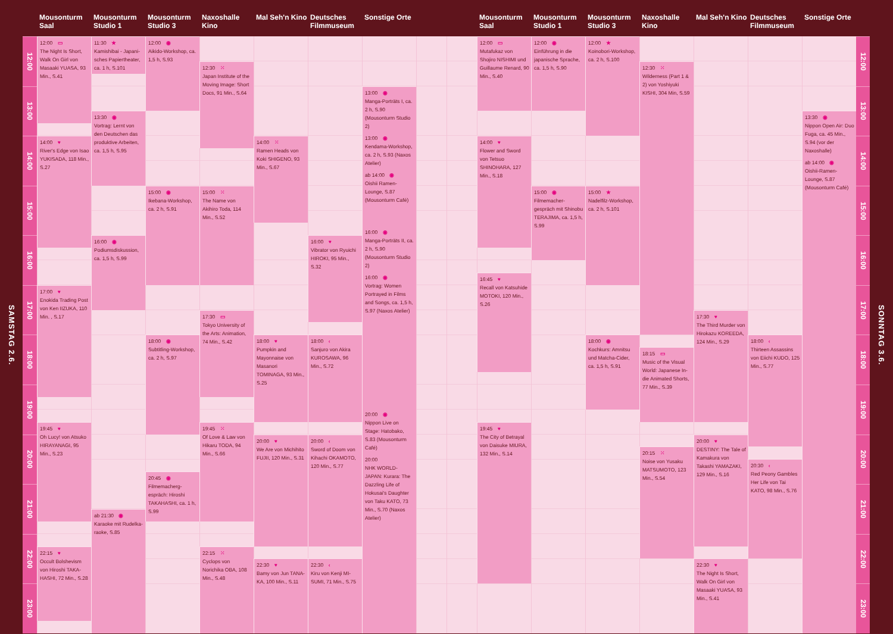Mousonturm Saal
Mousonturm Studio 1
Mousonturm Studio 3
Naxoshalle Kino
Mal Seh'n Kino
Deutsches Filmmuseum
Sonstige Orte
Mousonturm Saal
Mousonturm Studio 1
Mousonturm Studio 3
Naxoshalle Kino
Mal Seh'n Kino
Deutsches Filmmuseum
Sonstige Orte
SAMSTAG 2.6.
SONNTAG 3.6.
12:00
13:00
14:00
15:00
16:00
17:00
18:00
19:00
20:00
21:00
22:00
23:00
12:00
13:00
14:00
15:00
16:00
17:00
18:00
19:00
20:00
21:00
22:00
23:00
12:00 ▭
The Night Is Short, Walk On Girl von Masaaki YUASA, 93 Min., S.41
14:00 ♥
River's Edge von Isao YUKISADA, 118 Min., S.27
17:00 ♥
Enokida Trading Post von Ken IIZUKA, 110 Min. , S.17
19:45 ♥
Oh Lucy! von Atsuko HIRAYANAGI, 95 Min., S.23
22:15 ♥
Occult Bolshevism von Hiroshi TAKA-HASHI, 72 Min., S.28
11:30 ★
Kamishibai - Japani-sches Papiertheater, ca. 1 h, S.101
13:30 ◉
Vortrag: Lernt von den Deutschen das produktive Arbeiten, ca. 1,5 h, S.95
16:00 ◉
Podiumsdiskussion, ca. 1,5 h, S.99
ab 21:30 ◉
Karaoke mit Rudelka-raoke, S.85
12:00 ◉
Aikido-Workshop, ca. 1,5 h, S.93
15:00 ◉
Ikebana-Workshop, ca. 2 h, S.91
18:00 ◉
Subtitling-Workshop, ca. 2 h, S.97
20:45 ◉
Filmemacherg-espräch: Hiroshi TAKAHASHI, ca. 1 h, S.99
12:30 ⁙
Japan Institute of the Moving Image: Short Docs, 91 Min., S.64
15:00 ⁙
The Name von Akihiro Toda, 114 Min., S.52
17:30 ▭
Tokyo University of the Arts: Animation, 74 Min., S.42
19:45 ⁙
Of Love & Law von Hikaru TODA, 94 Min., S.66
22:15 ⁙
Cyclops von Norichika OBA, 108 Min., S.48
14:00 ⁙
Ramen Heads von Koki SHIGENO, 93 Min., S.67
18:00 ♥
Pumpkin and Mayonnaise von Masanori TOMINAGA, 93 Min., S.25
20:00 ♥
We Are von Michihito FUJII, 120 Min., S.31
22:30 ♥
Bamy von Jun TANA-KA, 100 Min., S.11
16:00 ♥
Vibrator von Ryuichi HIROKI, 95 Min., S.32
18:00 ‹
Sanjuro von Akira KUROSAWA, 96 Min., S.72
20:00 ‹
Sword of Doom von Kihachi OKAMOTO, 120 Min., S.77
22:30 ‹
Kiru von Kenji MI-SUMI, 71 Min., S.75
13:00 ◉
Manga-Porträts I, ca. 2 h, S.90 (Mousonturm Studio 2)
13:00 ◉
Kendama-Workshop, ca. 2 h, S.93 (Naxos Atelier)
ab 14:00 ◉
Oishii Ramen-Lounge, S.87 (Mousonturm Café)
16:00 ◉
Manga-Porträts II, ca. 2 h, S.90 (Mousonturm Studio 2)
16:00 ◉
Vortrag: Women Portrayed in Films and Songs, ca. 1,5 h, S.97 (Naxos Atelier)
20:00 ◉
Nippon Live on Stage: Hatobako, S.83 (Mousonturm Café)
20:00
NHK WORLD-JAPAN: Kurara: The Dazzling Life of Hokusai's Daughter von Taku KATO, 73 Min., S.70 (Naxos Atelier)
12:00 ▭
Mutafukaz von Shojiro NISHIMI und Guillaume Renard, 90 Min., S.40
14:00 ♥
Flower and Sword von Tetsuo SHINOHARA, 127 Min., S.18
16:45 ♥
Recall von Katsuhide MOTOKI, 120 Min., S.26
19:45 ♥
The City of Betrayal von Daisuke MIURA, 132 Min., S.14
12:00 ◉
Einführung in die japanische Sprache, ca. 1,5 h, S.90
15:00 ◉
Filmemacher-gespräch mit Shinobu TERAJIMA, ca. 1,5 h, S.99
12:00 ★
Koinobori-Workshop, ca. 2 h, S.100
15:00 ★
Nadelfilz-Workshop, ca. 2 h, S.101
18:00 ◉
Kochkurs: Amnitsu und Matcha-Cider, ca. 1,5 h, S.91
12:30 ⁙
Wilderness (Part 1 & 2) von Yoshiyuki KISHI, 304 Min, S.59
18:15 ▭
Music of the Visual World: Japanese In-die Animated Shorts, 77 Min., S.39
20:15 ⁙
Noise von Yusaku MATSUMOTO, 123 Min., S.54
17:30 ♥
The Third Murder von Hirokazu KOREEDA, 124 Min., S.29
20:00 ♥
DESTINY: The Tale of Kamakura von Takashi YAMAZAKI, 129 Min., S.16
22:30 ♥
The Night Is Short, Walk On Girl von Masaaki YUASA, 93 Min., S.41
18:00 ‹
Thirteen Assassins von Eiichi KUDO, 125 Min., S.77
20:30 ‹
Red Peony Gambles Her Life von Tai KATO, 98 Min., S.76
13:30 ◉
Nippon Open Air: Duo Fuga, ca. 45 Min., S.94 (vor der Naxoshalle)
ab 14:00 ◉
Oishii-Ramen-Lounge, S.87 (Mousonturm Café)